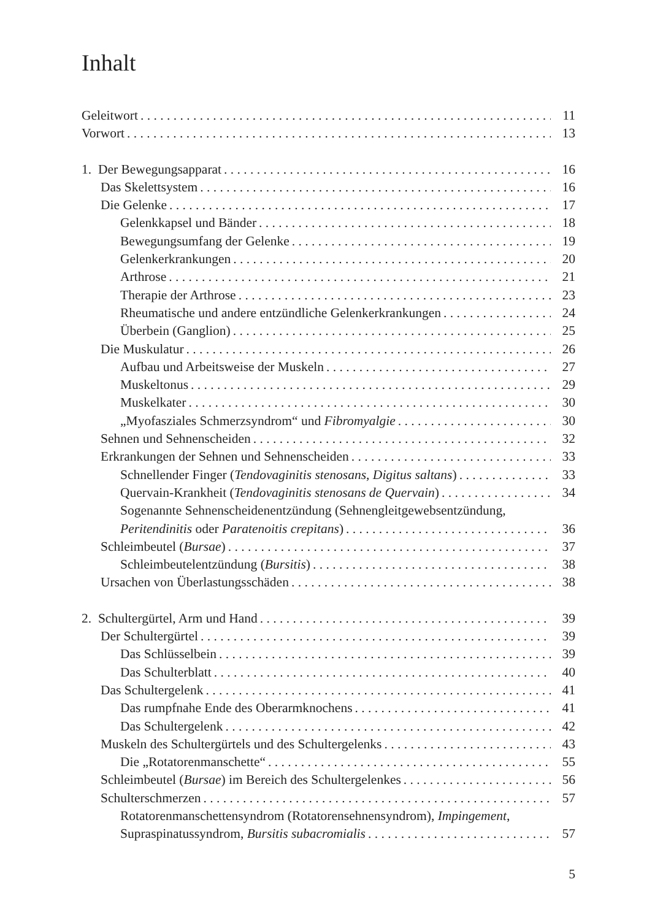Inhalt
Geleitwort 11
Vorwort 13
1. Der Bewegungsapparat 16
Das Skelettsystem 16
Die Gelenke 17
Gelenkkapsel und Bänder 18
Bewegungsumfang der Gelenke 19
Gelenkerkrankungen 20
Arthrose 21
Therapie der Arthrose 23
Rheumatische und andere entzündliche Gelenkerkrankungen 24
Überbein (Ganglion) 25
Die Muskulatur 26
Aufbau und Arbeitsweise der Muskeln 27
Muskeltonus 29
Muskelkater 30
„Myofasziales Schmerzsyndrom“ und Fibromyalgie 30
Sehnen und Sehnenscheiden 32
Erkrankungen der Sehnen und Sehnenscheiden 33
Schnellender Finger (Tendovaginitis stenosans, Digitus saltans) 33
Quervain-Krankheit (Tendovaginitis stenosans de Quervain) 34
Sogenannte Sehnenscheidenentzündung (Sehnengleitgewebsentzündung,
Peritendinitis oder Paratenoitis crepitans) 36
Schleimbeutel (Bursae) 37
Schleimbeutelentzündung (Bursitis) 38
Ursachen von Überlastungsschäden 38
2. Schultergürtel, Arm und Hand 39
Der Schultergürtel 39
Das Schlüsselbein 39
Das Schulterblatt 40
Das Schultergelenk 41
Das rumpfnahe Ende des Oberarmknochens 41
Das Schultergelenk 42
Muskeln des Schultergürtels und des Schultergelenks 43
Die „Rotatorenmanschette“ 55
Schleimbeutel (Bursae) im Bereich des Schultergelenkes 56
Schulterschmerzen 57
Rotatorenmanschettensyndrom (Rotatorensehnensyndrom), Impingement,
Supraspinatussyndrom, Bursitis subacromialis 57
5